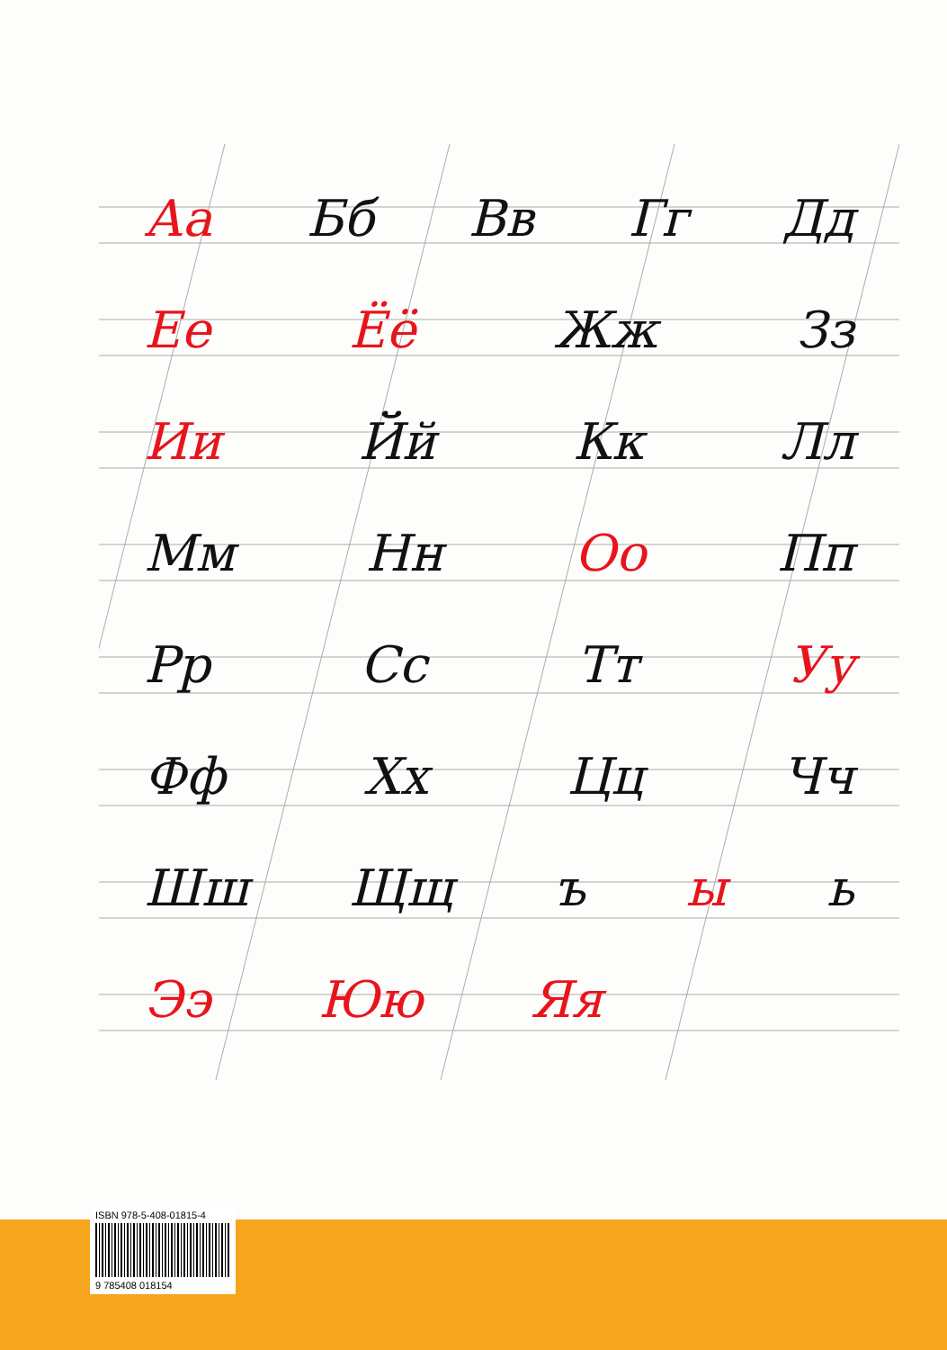Аа Бб Вв Гг Дд
Ее Ёё Жж Зз
Ии Йй Кк Лл
Мм Нн Оо Пп
Рр Сс Тт Уу
Фф Хх Цц Чч
Шш Щщ ъ ы ь
Ээ Юю Яя
ISBN 978-5-408-01815-4
9 785408 018154